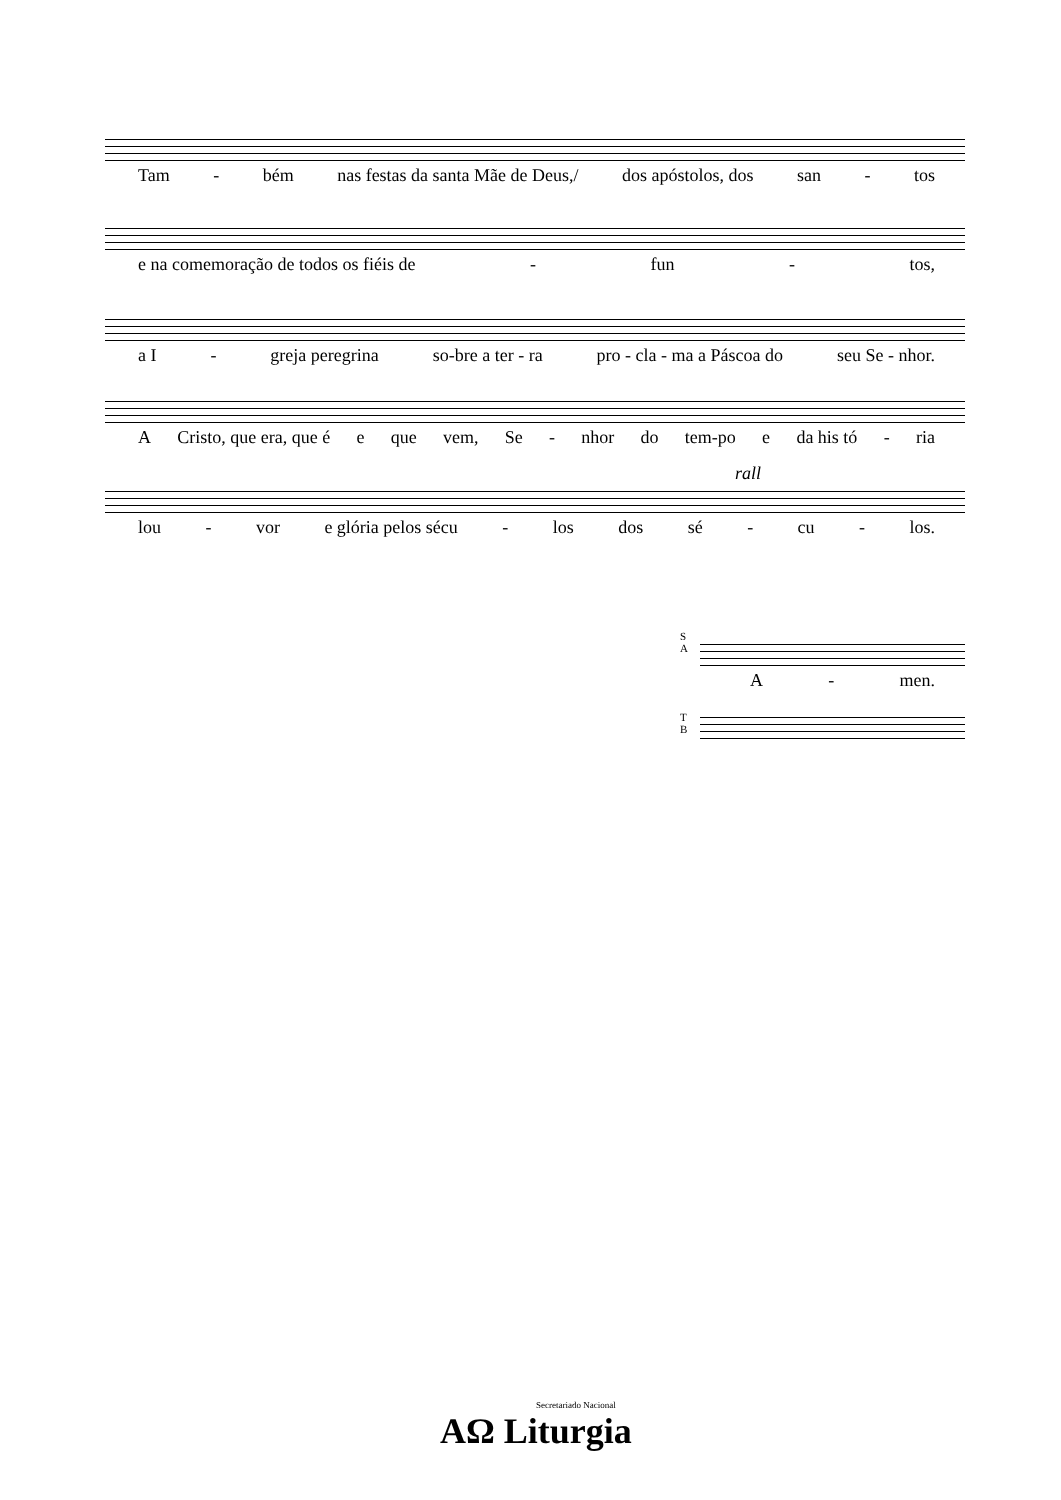Tam - bém nas festas da santa Mãe de Deus,/ dos apóstolos, dos san - tos
e na comemoração de todos os fiéis de - fun - tos,
a I - greja peregrina so-bre a ter - ra pro - cla - ma a Páscoa do seu Se - nhor.
A Cristo, que era, que é e que vem, Se - nhor do tem-po e da his tó - ria
rall
lou - vor e glória pelos sécu - los dos sé - cu - los.
S
A
A - men.
T
B
Secretariado Nacional
AΩ Liturgia